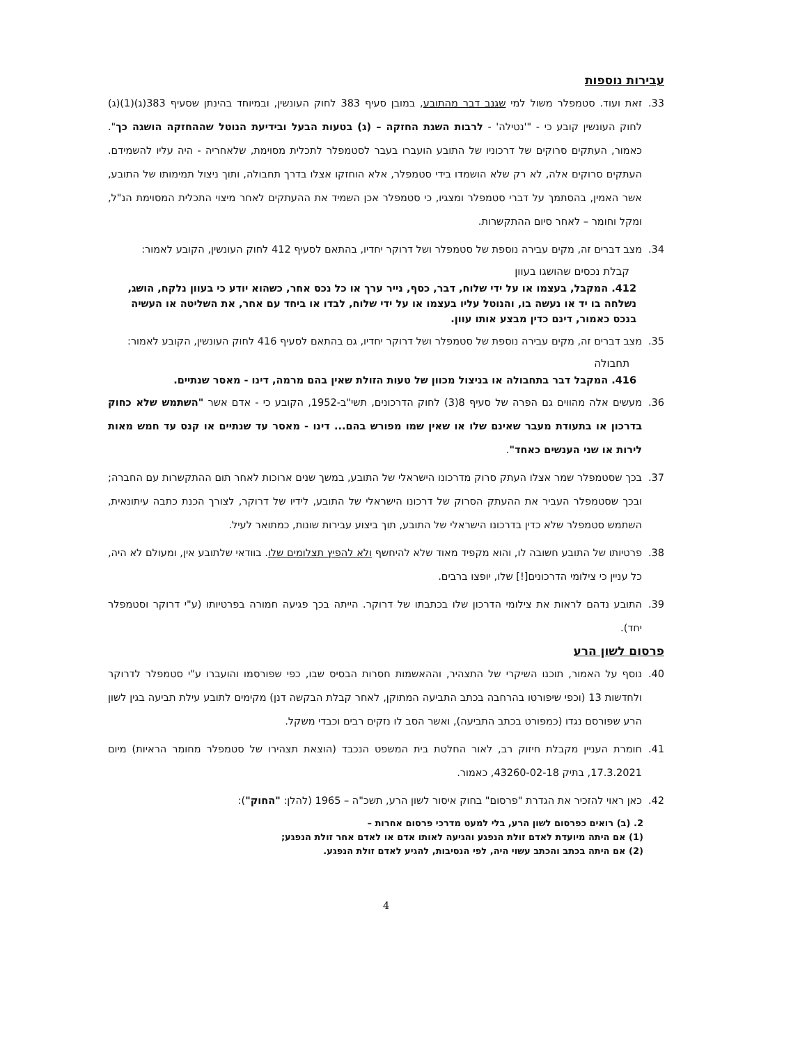עבירות נוספות
33. זאת ועוד. סטמפלר משול למי שגנב דבר מהתובע, במובן סעיף 383 לחוק העונשין, ובמיוחד בהינתן שסעיף 383(ג)(1)(ג) לחוק העונשין קובע כי - "'נטילה' - לרבות השגת החזקה – (ג) בטעות הבעל ובידיעת הנוטל שההחזקה הושגה כך". כאמור, העתקים סרוקים של דרכוניו של התובע הועברו בעבר לסטמפלר לתכלית מסוימת, שלאחריה - היה עליו להשמידם. העתקים סרוקים אלה, לא רק שלא הושמדו בידי סטמפלר, אלא הוחזקו אצלו בדרך תחבולה, ותוך ניצול תמימותו של התובע, אשר האמין, בהסתמך על דברי סטמפלר ומצגיו, כי סטמפלר אכן השמיד את ההעתקים לאחר מיצוי התכלית המסוימת הנ"ל, ומקל וחומר – לאחר סיום ההתקשרות.
34. מצב דברים זה, מקים עבירה נוספת של סטמפלר ושל דרוקר יחדיו, בהתאם לסעיף 412 לחוק העונשין, הקובע לאמור:
קבלת נכסים שהושגו בעוון
412. המקבל, בעצמו או על ידי שלוח, דבר, כסף, נייר ערך או כל נכס אחר, כשהוא יודע כי בעוון נלקח, הושג, נשלחה בו יד או נעשה בו, והנוטל עליו בעצמו או על ידי שלוח, לבדו או ביחד עם אחר, את השליטה או העשיה בנכס כאמור, דינם כדין מבצע אותו עוון.
35. מצב דברים זה, מקים עבירה נוספת של סטמפלר ושל דרוקר יחדיו, גם בהתאם לסעיף 416 לחוק העונשין, הקובע לאמור:
תחבולה
416. המקבל דבר בתחבולה או בניצול מכוון של טעות הזולת שאין בהם מרמה, דינו - מאסר שנתיים.
36. מעשים אלה מהווים גם הפרה של סעיף 8(3) לחוק הדרכונים, תשי"ב-1952, הקובע כי - אדם אשר "השתמש שלא כחוק בדרכון או בתעודת מעבר שאינם שלו או שאין שמו מפורש בהם... דינו - מאסר עד שנתיים או קנס עד חמש מאות לירות או שני הענשים כאחד".
37. בכך שסטמפלר שמר אצלו העתק סרוק מדרכונו הישראלי של התובע, במשך שנים ארוכות לאחר תום ההתקשרות עם החברה; ובכך שסטמפלר העביר את ההעתק הסרוק של דרכונו הישראלי של התובע, לידיו של דרוקר, לצורך הכנת כתבה עיתונאית, השתמש סטמפלר שלא כדין בדרכונו הישראלי של התובע, תוך ביצוע עבירות שונות, כמתואר לעיל.
38. פרטיותו של התובע חשובה לו, והוא מקפיד מאוד שלא להיחשף ולא להפיץ תצלומים שלו. בוודאי שלתובע אין, ומעולם לא היה, כל עניין כי צילומי הדרכונים[!] שלו, יופצו ברבים.
39. התובע נדהם לראות את צילומי הדרכון שלו בכתבתו של דרוקר. הייתה בכך פגיעה חמורה בפרטיותו (ע"י דרוקר וסטמפלר יחד).
פרסום לשון הרע
40. נוסף על האמור, תוכנו השיקרי של התצהיר, וההאשמות חסרות הבסיס שבו, כפי שפורסמו והועברו ע"י סטמפלר לדרוקר ולחדשות 13 (וכפי שיפורטו בהרחבה בכתב התביעה המתוקן, לאחר קבלת הבקשה דנן) מקימים לתובע עילת תביעה בגין לשון הרע שפורסם נגדו (כמפורט בכתב התביעה), ואשר הסב לו נזקים רבים וכבדי משקל.
41. חומרת העניין מקבלת חיזוק רב, לאור החלטת בית המשפט הנכבד (הוצאת תצהירו של סטמפלר מחומר הראיות) מיום 17.3.2021, בתיק 43260-02-18, כאמור.
42. כאן ראוי להזכיר את הגדרת "פרסום" בחוק איסור לשון הרע, תשכ"ה – 1965 (להלן: "החוק"):
2. (ב) רואים כפרסום לשון הרע, בלי למעט מדרכי פרסום אחרות –
(1) אם היתה מיועדת לאדם זולת הנפגע והגיעה לאותו אדם או לאדם אחר זולת הנפגע;
(2) אם היתה בכתב והכתב עשוי היה, לפי הנסיבות, להגיע לאדם זולת הנפגע.
4